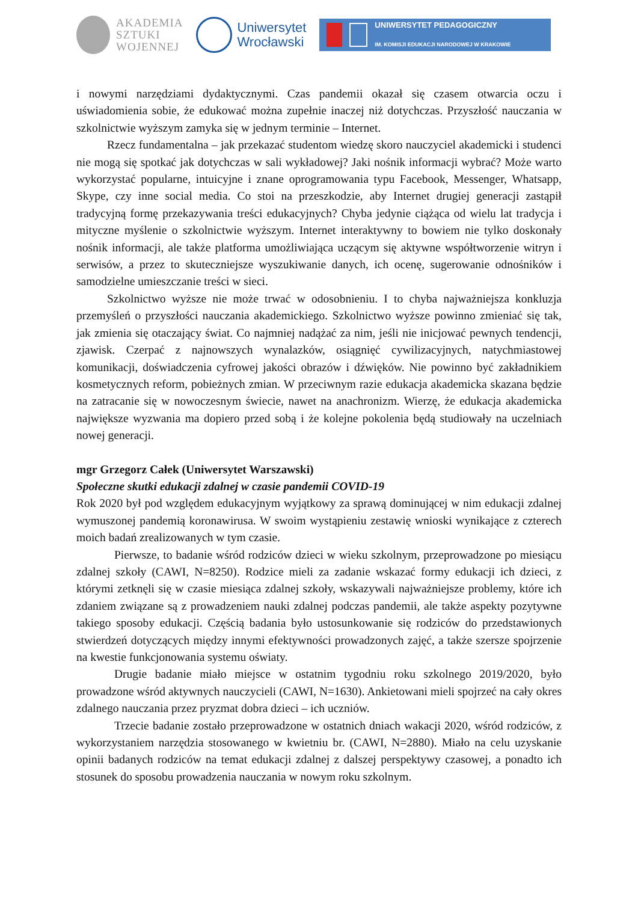AKADEMIA
SZTUKI
WOJENNEJ
Uniwersytet
Wrocławski
UNIWERSYTET PEDAGOGICZNY
IM. KOMISJI EDUKACJI NARODOWEJ W KRAKOWIE
i nowymi narzędziami dydaktycznymi. Czas pandemii okazał się czasem otwarcia oczu i uświadomienia sobie, że edukować można zupełnie inaczej niż dotychczas. Przyszłość nauczania w szkolnictwie wyższym zamyka się w jednym terminie – Internet.
Rzecz fundamentalna – jak przekazać studentom wiedzę skoro nauczyciel akademicki i studenci nie mogą się spotkać jak dotychczas w sali wykładowej? Jaki nośnik informacji wybrać? Może warto wykorzystać popularne, intuicyjne i znane oprogramowania typu Facebook, Messenger, Whatsapp, Skype, czy inne social media. Co stoi na przeszkodzie, aby Internet drugiej generacji zastąpił tradycyjną formę przekazywania treści edukacyjnych? Chyba jedynie ciążąca od wielu lat tradycja i mityczne myślenie o szkolnictwie wyższym. Internet interaktywny to bowiem nie tylko doskonały nośnik informacji, ale także platforma umożliwiająca uczącym się aktywne współtworzenie witryn i serwisów, a przez to skuteczniejsze wyszukiwanie danych, ich ocenę, sugerowanie odnośników i samodzielne umieszczanie treści w sieci.
Szkolnictwo wyższe nie może trwać w odosobnieniu. I to chyba najważniejsza konkluzja przemyśleń o przyszłości nauczania akademickiego. Szkolnictwo wyższe powinno zmieniać się tak, jak zmienia się otaczający świat. Co najmniej nadążać za nim, jeśli nie inicjować pewnych tendencji, zjawisk. Czerpać z najnowszych wynalazków, osiągnięć cywilizacyjnych, natychmiastowej komunikacji, doświadczenia cyfrowej jakości obrazów i dźwięków. Nie powinno być zakładnikiem kosmetycznych reform, pobieżnych zmian. W przeciwnym razie edukacja akademicka skazana będzie na zatracanie się w nowoczesnym świecie, nawet na anachronizm. Wierzę, że edukacja akademicka największe wyzwania ma dopiero przed sobą i że kolejne pokolenia będą studiowały na uczelniach nowej generacji.
mgr Grzegorz Całek (Uniwersytet Warszawski)
Społeczne skutki edukacji zdalnej w czasie pandemii COVID-19
Rok 2020 był pod względem edukacyjnym wyjątkowy za sprawą dominującej w nim edukacji zdalnej wymuszonej pandemią koronawirusa. W swoim wystąpieniu zestawię wnioski wynikające z czterech moich badań zrealizowanych w tym czasie.
Pierwsze, to badanie wśród rodziców dzieci w wieku szkolnym, przeprowadzone po miesiącu zdalnej szkoły (CAWI, N=8250). Rodzice mieli za zadanie wskazać formy edukacji ich dzieci, z którymi zetknęli się w czasie miesiąca zdalnej szkoły, wskazywali najważniejsze problemy, które ich zdaniem związane są z prowadzeniem nauki zdalnej podczas pandemii, ale także aspekty pozytywne takiego sposoby edukacji. Częścią badania było ustosunkowanie się rodziców do przedstawionych stwierdzeń dotyczących między innymi efektywności prowadzonych zajęć, a także szersze spojrzenie na kwestie funkcjonowania systemu oświaty.
Drugie badanie miało miejsce w ostatnim tygodniu roku szkolnego 2019/2020, było prowadzone wśród aktywnych nauczycieli (CAWI, N=1630). Ankietowani mieli spojrzeć na cały okres zdalnego nauczania przez pryzmat dobra dzieci – ich uczniów.
Trzecie badanie zostało przeprowadzone w ostatnich dniach wakacji 2020, wśród rodziców, z wykorzystaniem narzędzia stosowanego w kwietniu br. (CAWI, N=2880). Miało na celu uzyskanie opinii badanych rodziców na temat edukacji zdalnej z dalszej perspektywy czasowej, a ponadto ich stosunek do sposobu prowadzenia nauczania w nowym roku szkolnym.